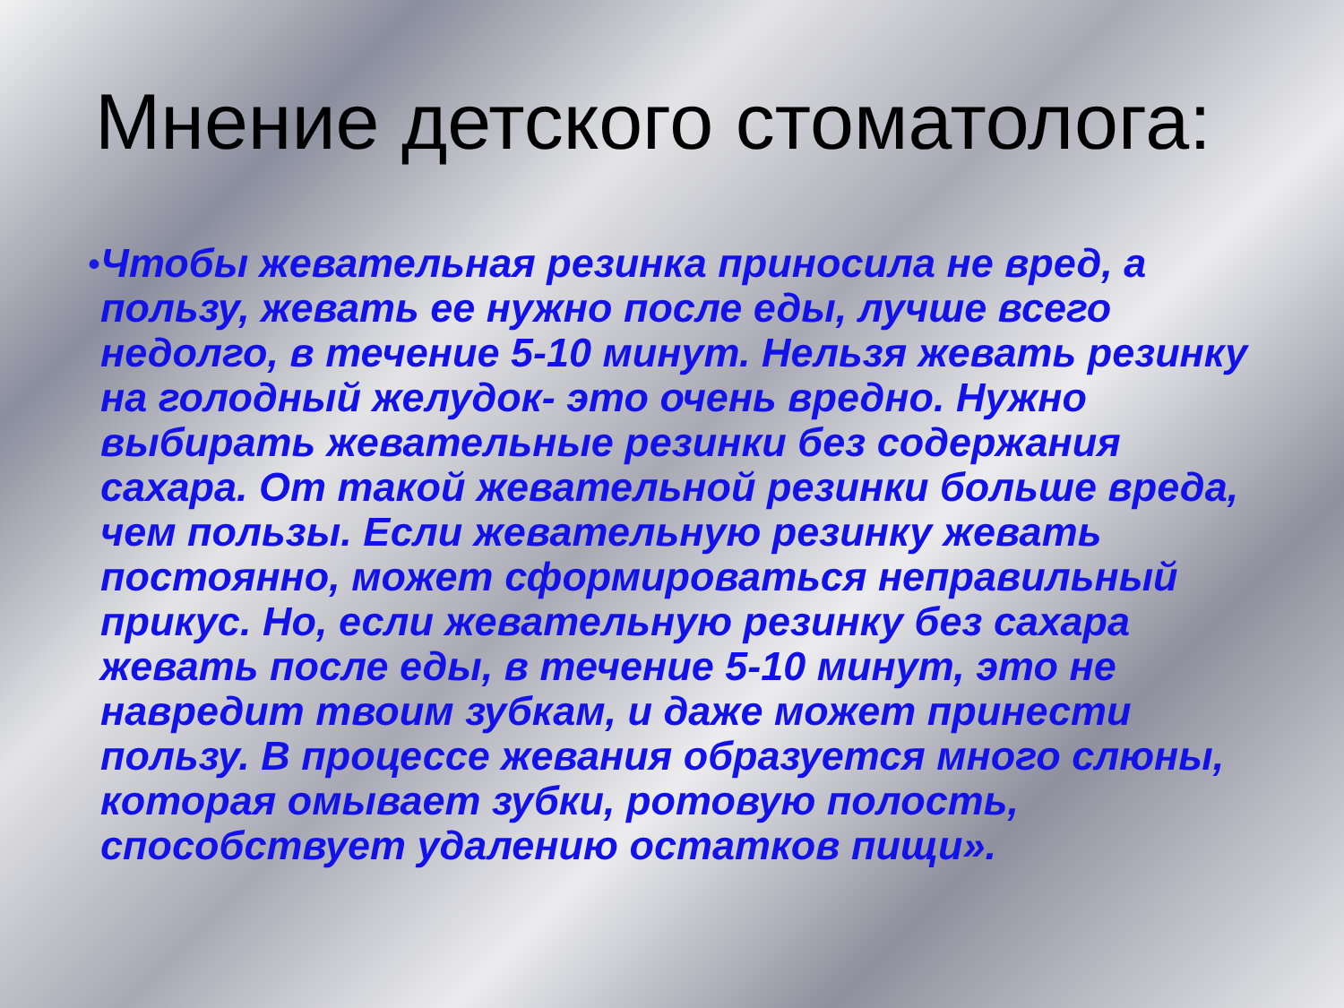Мнение детского стоматолога:
• Чтобы жевательная резинка приносила не вред, а пользу, жевать ее нужно после еды, лучше всего недолго, в течение 5-10 минут. Нельзя жевать резинку на голодный желудок- это очень вредно. Нужно выбирать жевательные резинки без содержания сахара. От такой жевательной резинки больше вреда, чем пользы. Если жевательную резинку жевать постоянно, может сформироваться неправильный прикус. Но, если жевательную резинку без сахара жевать после еды, в течение 5-10 минут, это не навредит твоим зубкам, и даже может принести пользу. В процессе жевания образуется много слюны, которая омывает зубки, ротовую полость, способствует удалению остатков пищи».